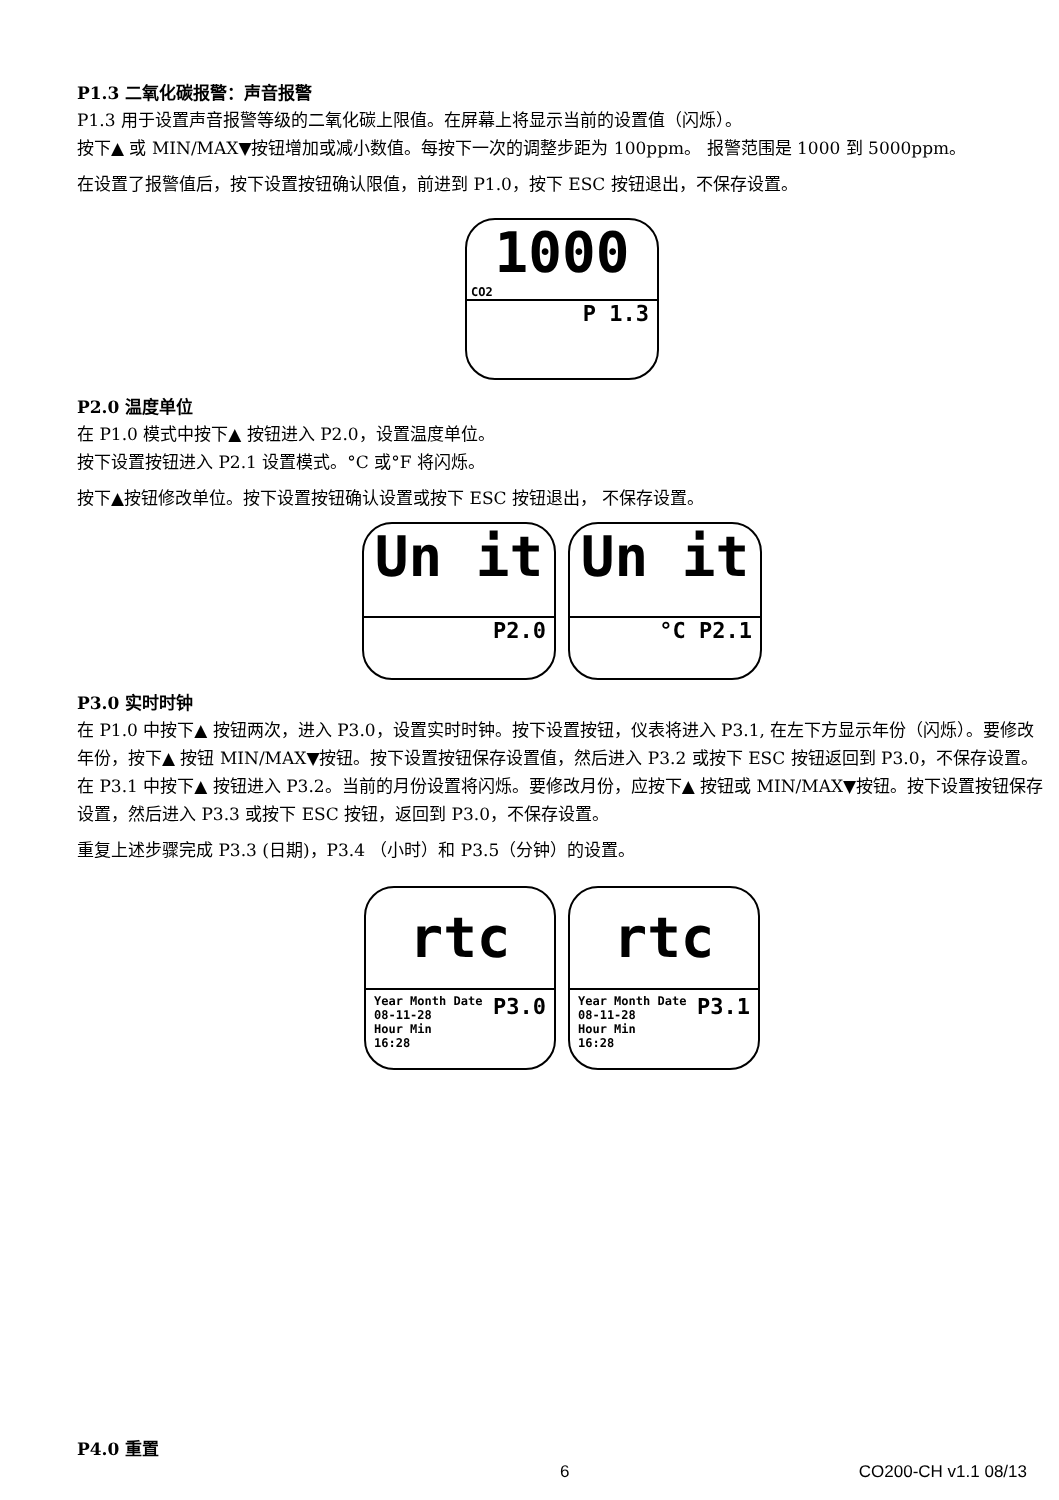P1.3 二氧化碳报警：声音报警
P1.3 用于设置声音报警等级的二氧化碳上限值。在屏幕上将显示当前的设置值（闪烁）。
按下▲ 或 MIN/MAX▼按钮增加或减小数值。每按下一次的调整步距为 100ppm。 报警范围是 1000 到 5000ppm。
在设置了报警值后，按下设置按钮确认限值，前进到 P1.0，按下 ESC 按钮退出，不保存设置。
1000
CO2
P 1.3
P2.0 温度单位
在 P1.0 模式中按下▲ 按钮进入 P2.0，设置温度单位。
按下设置按钮进入 P2.1 设置模式。°C 或°F 将闪烁。
按下▲按钮修改单位。按下设置按钮确认设置或按下 ESC 按钮退出， 不保存设置。
Un it
P2.0
Un it
°C P2.1
P3.0 实时时钟
在 P1.0 中按下▲ 按钮两次，进入 P3.0，设置实时时钟。按下设置按钮，仪表将进入 P3.1, 在左下方显示年份（闪烁）。要修改年份，按下▲ 按钮 MIN/MAX▼按钮。按下设置按钮保存设置值，然后进入 P3.2 或按下 ESC 按钮返回到 P3.0，不保存设置。
在 P3.1 中按下▲ 按钮进入 P3.2。当前的月份设置将闪烁。要修改月份，应按下▲ 按钮或 MIN/MAX▼按钮。按下设置按钮保存设置，然后进入 P3.3 或按下 ESC 按钮，返回到 P3.0，不保存设置。
重复上述步骤完成 P3.3 (日期)，P3.4 （小时）和 P3.5（分钟）的设置。
rtc
Year Month Date
08-11-28
Hour Min
16:28 P3.0
rtc
Year Month Date
08-11-28
Hour Min
16:28 P3.1
P4.0 重置
6 CO200-CH v1.1 08/13